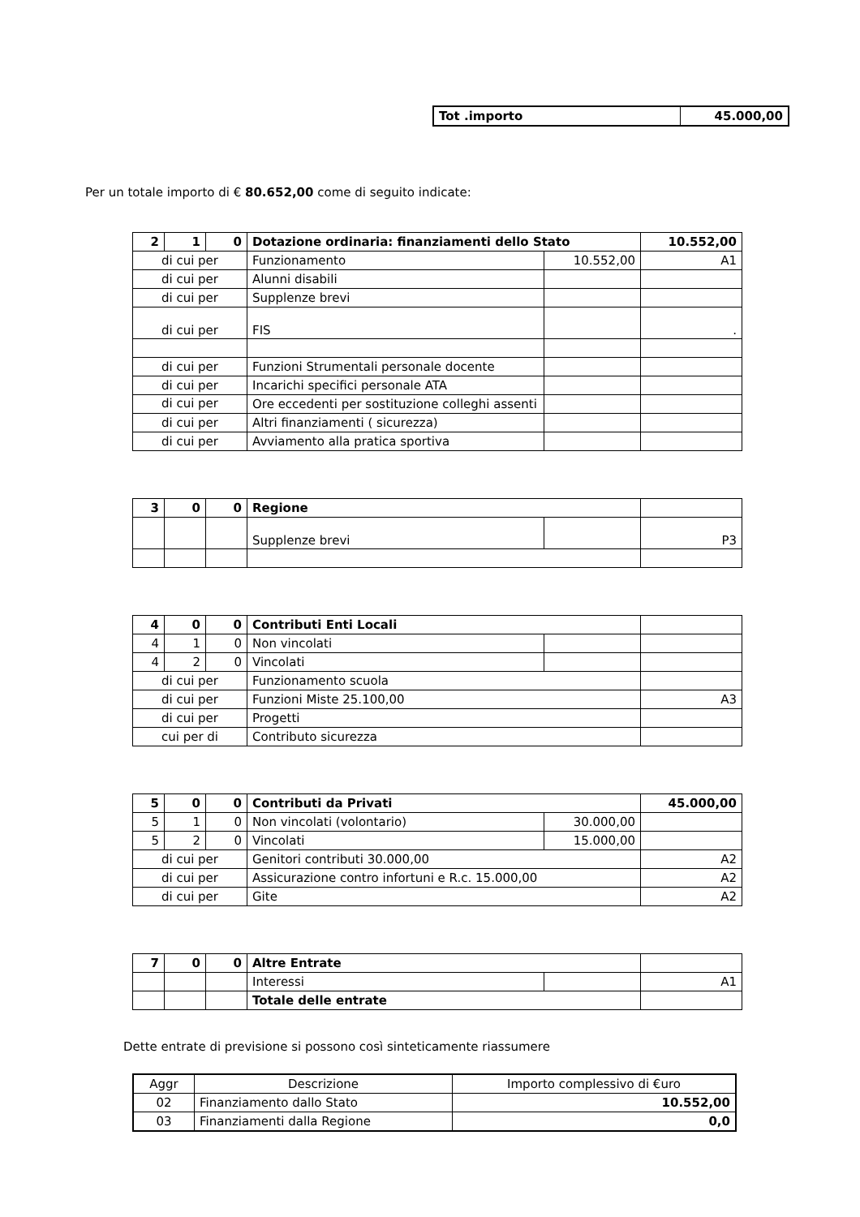| Tot .importo | 45.000,00 |
Per un totale importo di € 80.652,00 come di seguito indicate:
| 2 | 1 | 0 | Dotazione ordinaria: finanziamenti dello Stato | | 10.552,00 |
| di cui per | | | Funzionamento | 10.552,00 | A1 |
| di cui per | | | Alunni disabili | | |
| di cui per | | | Supplenze brevi | | |
| di cui per | | | FIS | | . |
| di cui per | | | Funzioni Strumentali personale docente | | |
| di cui per | | | Incarichi specifici personale ATA | | |
| di cui per | | | Ore eccedenti per sostituzione colleghi assenti | | |
| di cui per | | | Altri finanziamenti ( sicurezza) | | |
| di cui per | | | Avviamento alla pratica sportiva | | |
| 3 | 0 | 0 | Regione | | |
| | | | Supplenze brevi | | P3 |
| 4 | 0 | 0 | Contributi Enti Locali | | |
| 4 | 1 | 0 | Non vincolati | | |
| 4 | 2 | 0 | Vincolati | | |
| di cui per | | | Funzionamento scuola | | |
| di cui per | | | Funzioni Miste 25.100,00 | | A3 |
| di cui per | | | Progetti | | |
| cui per di | | | Contributo sicurezza | | |
| 5 | 0 | 0 | Contributi da Privati | | 45.000,00 |
| 5 | 1 | 0 | Non vincolati (volontario) | 30.000,00 | |
| 5 | 2 | 0 | Vincolati | 15.000,00 | |
| di cui per | | | Genitori contributi 30.000,00 | | A2 |
| di cui per | | | Assicurazione contro infortuni e R.c. 15.000,00 | | A2 |
| di cui per | | | Gite | | A2 |
| 7 | 0 | 0 | Altre Entrate | | |
| | | | Interessi | | A1 |
| | | | Totale delle entrate | | |
Dette entrate di previsione si possono così sinteticamente riassumere
| Aggr | Descrizione | Importo complessivo di €uro |
| --- | --- | --- |
| 02 | Finanziamento dallo Stato | 10.552,00 |
| 03 | Finanziamenti dalla Regione | 0,0 |